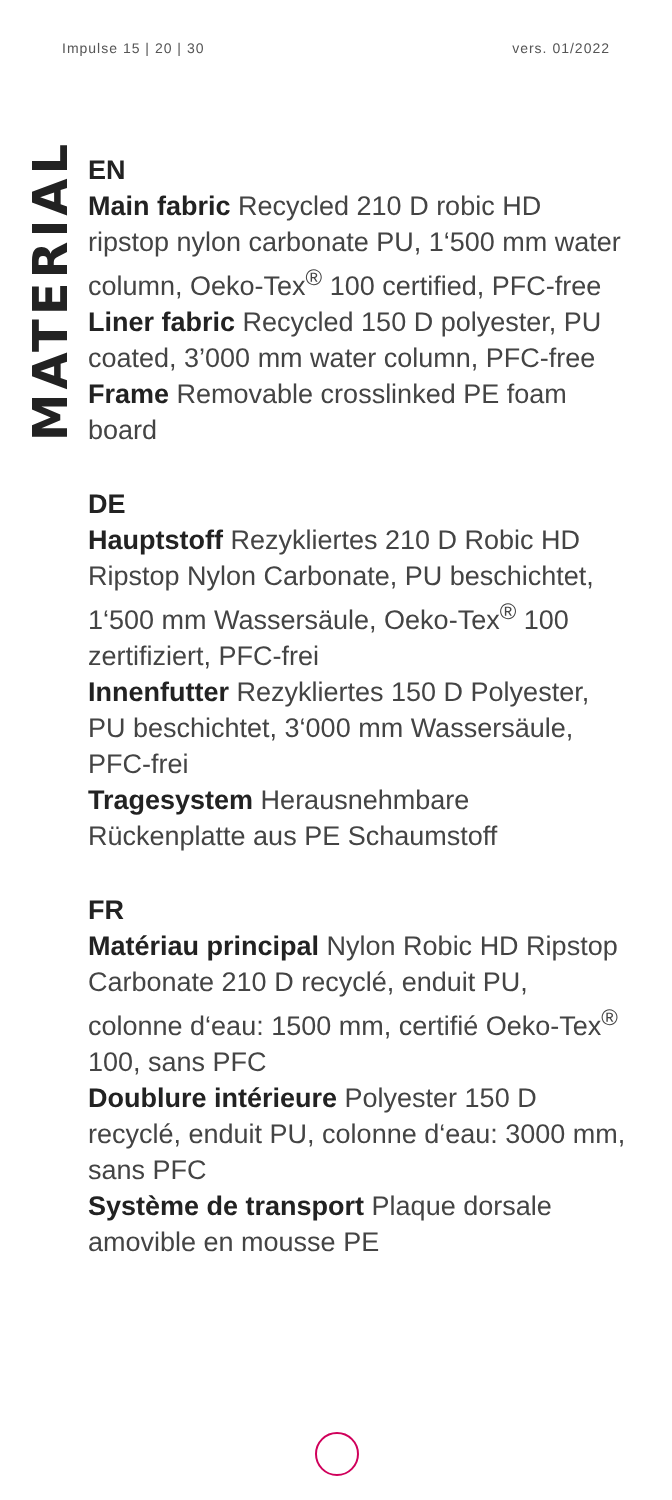Impulse 15 | 20 | 30 vers. 01/2022
MATERIAL
EN
Main fabric Recycled 210 D robic HD ripstop nylon carbonate PU, 1‘500 mm water column, Oeko-Tex<sup>®</sup> 100 certified, PFC-free
Liner fabric Recycled 150 D polyester, PU coated, 3’000 mm water column, PFC-free
Frame Removable crosslinked PE foam board
DE
Hauptstoff Rezykliertes 210 D Robic HD Ripstop Nylon Carbonate, PU beschichtet, 1‘500 mm Wassersäule, Oeko-Tex<sup>®</sup> 100 zertifiziert, PFC-frei
Innenfutter Rezykliertes 150 D Polyester, PU beschichtet, 3‘000 mm Wassersäule, PFC-frei
Tragesystem Herausnehmbare Rückenplatte aus PE Schaumstoff
FR
Matériau principal Nylon Robic HD Ripstop Carbonate 210 D recyclé, enduit PU, colonne d‘eau: 1500 mm, certifié Oeko-Tex<sup>®</sup> 100, sans PFC
Doublure intérieure Polyester 150 D recyclé, enduit PU, colonne d‘eau: 3000 mm, sans PFC
Système de transport Plaque dorsale amovible en mousse PE